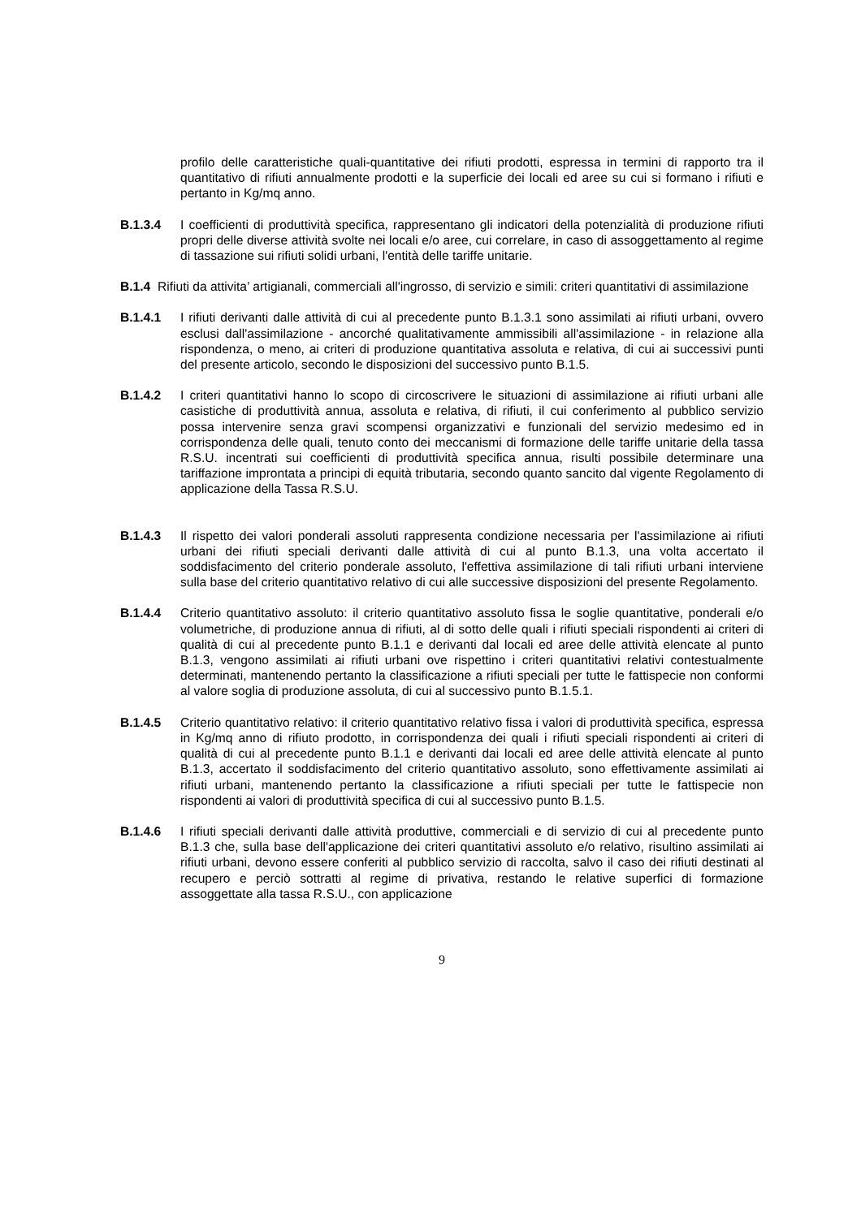profilo delle caratteristiche quali-quantitative dei rifiuti prodotti, espressa in termini di rapporto tra il quantitativo di rifiuti annualmente prodotti e la superficie dei locali ed aree su cui si formano i rifiuti e pertanto in Kg/mq anno.
B.1.3.4 I coefficienti di produttività specifica, rappresentano gli indicatori della potenzialità di produzione rifiuti propri delle diverse attività svolte nei locali e/o aree, cui correlare, in caso di assoggettamento al regime di tassazione sui rifiuti solidi urbani, l'entità delle tariffe unitarie.
B.1.4 Rifiuti da attivita’ artigianali, commerciali all'ingrosso, di servizio e simili: criteri quantitativi di assimilazione
B.1.4.1 I rifiuti derivanti dalle attività di cui al precedente punto B.1.3.1 sono assimilati ai rifiuti urbani, ovvero esclusi dall'assimilazione - ancorché qualitativamente ammissibili all'assimilazione - in relazione alla rispondenza, o meno, ai criteri di produzione quantitativa assoluta e relativa, di cui ai successivi punti del presente articolo, secondo le disposizioni del successivo punto B.1.5.
B.1.4.2 I criteri quantitativi hanno lo scopo di circoscrivere le situazioni di assimilazione ai rifiuti urbani alle casistiche di produttività annua, assoluta e relativa, di rifiuti, il cui conferimento al pubblico servizio possa intervenire senza gravi scompensi organizzativi e funzionali del servizio medesimo ed in corrispondenza delle quali, tenuto conto dei meccanismi di formazione delle tariffe unitarie della tassa R.S.U. incentrati sui coefficienti di produttività specifica annua, risulti possibile determinare una tariffazione improntata a principi di equità tributaria, secondo quanto sancito dal vigente Regolamento di applicazione della Tassa R.S.U.
B.1.4.3 Il rispetto dei valori ponderali assoluti rappresenta condizione necessaria per l'assimilazione ai rifiuti urbani dei rifiuti speciali derivanti dalle attività di cui al punto B.1.3, una volta accertato il soddisfacimento del criterio ponderale assoluto, l'effettiva assimilazione di tali rifiuti urbani interviene sulla base del criterio quantitativo relativo di cui alle successive disposizioni del presente Regolamento.
B.1.4.4 Criterio quantitativo assoluto: il criterio quantitativo assoluto fissa le soglie quantitative, ponderali e/o volumetriche, di produzione annua di rifiuti, al di sotto delle quali i rifiuti speciali rispondenti ai criteri di qualità di cui al precedente punto B.1.1 e derivanti dal locali ed aree delle attività elencate al punto B.1.3, vengono assimilati ai rifiuti urbani ove rispettino i criteri quantitativi relativi contestualmente determinati, mantenendo pertanto la classificazione a rifiuti speciali per tutte le fattispecie non conformi al valore soglia di produzione assoluta, di cui al successivo punto B.1.5.1.
B.1.4.5 Criterio quantitativo relativo: il criterio quantitativo relativo fissa i valori di produttività specifica, espressa in Kg/mq anno di rifiuto prodotto, in corrispondenza dei quali i rifiuti speciali rispondenti ai criteri di qualità di cui al precedente punto B.1.1 e derivanti dai locali ed aree delle attività elencate al punto B.1.3, accertato il soddisfacimento del criterio quantitativo assoluto, sono effettivamente assimilati ai rifiuti urbani, mantenendo pertanto la classificazione a rifiuti speciali per tutte le fattispecie non rispondenti ai valori di produttività specifica di cui al successivo punto B.1.5.
B.1.4.6 I rifiuti speciali derivanti dalle attività produttive, commerciali e di servizio di cui al precedente punto B.1.3 che, sulla base dell'applicazione dei criteri quantitativi assoluto e/o relativo, risultino assimilati ai rifiuti urbani, devono essere conferiti al pubblico servizio di raccolta, salvo il caso dei rifiuti destinati al recupero e perciò sottratti al regime di privativa, restando le relative superfici di formazione assoggettate alla tassa R.S.U., con applicazione
9